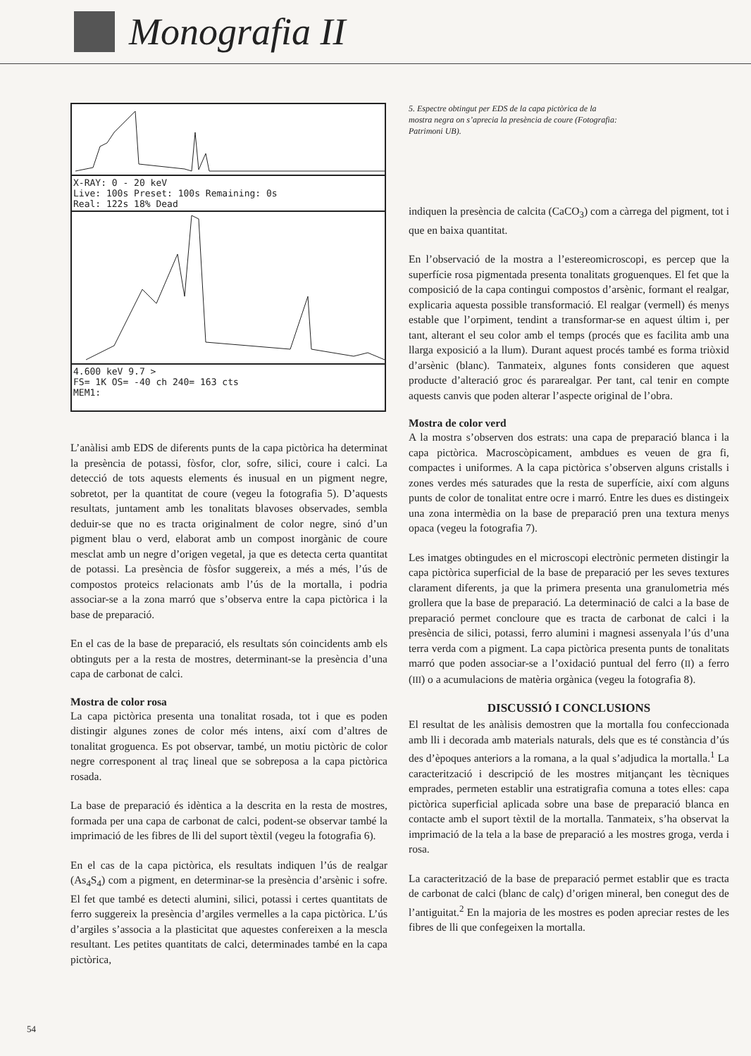Monografia II
X-RAY: 0 - 20 keV
Live: 100s Preset: 100s Remaining: 0s
Real: 122s 18% Dead
4.600 keV 9.7 >
FS= 1K OS= -40 ch 240= 163 cts
MEM1:
L’anàlisi amb EDS de diferents punts de la capa pictòrica ha determinat la presència de potassi, fòsfor, clor, sofre, silici, coure i calci. La detecció de tots aquests elements és inusual en un pigment negre, sobretot, per la quantitat de coure (vegeu la fotografia 5). D’aquests resultats, juntament amb les tonalitats blavoses observades, sembla deduir-se que no es tracta originalment de color negre, sinó d’un pigment blau o verd, elaborat amb un compost inorgànic de coure mesclat amb un negre d’origen vegetal, ja que es detecta certa quantitat de potassi. La presència de fòsfor suggereix, a més a més, l’ús de compostos proteics relacionats amb l’ús de la mortalla, i podria associar-se a la zona marró que s’observa entre la capa pictòrica i la base de preparació.
En el cas de la base de preparació, els resultats són coincidents amb els obtinguts per a la resta de mostres, determinant-se la presència d’una capa de carbonat de calci.
Mostra de color rosa
La capa pictòrica presenta una tonalitat rosada, tot i que es poden distingir algunes zones de color més intens, així com d’altres de tonalitat groguenca. Es pot observar, també, un motiu pictòric de color negre corresponent al traç lineal que se sobreposa a la capa pictòrica rosada.
La base de preparació és idèntica a la descrita en la resta de mostres, formada per una capa de carbonat de calci, podent-se observar també la imprimació de les fibres de lli del suport tèxtil (vegeu la fotografia 6).
En el cas de la capa pictòrica, els resultats indiquen l’ús de realgar (As<sub>4</sub>S<sub>4</sub>) com a pigment, en determinar-se la presència d’arsènic i sofre. El fet que també es detecti alumini, silici, potassi i certes quantitats de ferro suggereix la presència d’argiles vermelles a la capa pictòrica. L’ús d’argiles s’associa a la plasticitat que aquestes confereixen a la mescla resultant. Les petites quantitats de calci, determinades també en la capa pictòrica,
5. Espectre obtingut per EDS de la capa pictòrica de la mostra negra on s’aprecia la presència de coure (Fotografia: Patrimoni UB).
indiquen la presència de calcita (CaCO<sub>3</sub>) com a càrrega del pigment, tot i que en baixa quantitat.
En l’observació de la mostra a l’estereomicroscopi, es percep que la superfície rosa pigmentada presenta tonalitats groguenques. El fet que la composició de la capa contingui compostos d’arsènic, formant el realgar, explicaria aquesta possible transformació. El realgar (vermell) és menys estable que l’orpiment, tendint a transformar-se en aquest últim i, per tant, alterant el seu color amb el temps (procés que es facilita amb una llarga exposició a la llum). Durant aquest procés també es forma triòxid d’arsènic (blanc). Tanmateix, algunes fonts consideren que aquest producte d’alteració groc és pararealgar. Per tant, cal tenir en compte aquests canvis que poden alterar l’aspecte original de l’obra.
Mostra de color verd
A la mostra s’observen dos estrats: una capa de preparació blanca i la capa pictòrica. Macroscòpicament, ambdues es veuen de gra fi, compactes i uniformes. A la capa pictòrica s’observen alguns cristalls i zones verdes més saturades que la resta de superfície, així com alguns punts de color de tonalitat entre ocre i marró. Entre les dues es distingeix una zona intermèdia on la base de preparació pren una textura menys opaca (vegeu la fotografia 7).
Les imatges obtingudes en el microscopi electrònic permeten distingir la capa pictòrica superficial de la base de preparació per les seves textures clarament diferents, ja que la primera presenta una granulometria més grollera que la base de preparació. La determinació de calci a la base de preparació permet concloure que es tracta de carbonat de calci i la presència de silici, potassi, ferro alumini i magnesi assenyala l’ús d’una terra verda com a pigment. La capa pictòrica presenta punts de tonalitats marró que poden associar-se a l’oxidació puntual del ferro (II) a ferro (III) o a acumulacions de matèria orgànica (vegeu la fotografia 8).
DISCUSSIÓ I CONCLUSIONS
El resultat de les anàlisis demostren que la mortalla fou confeccionada amb lli i decorada amb materials naturals, dels que es té constància d’ús des d’èpoques anteriors a la romana, a la qual s’adjudica la mortalla.<sup>1</sup> La caracterització i descripció de les mostres mitjançant les tècniques emprades, permeten establir una estratigrafia comuna a totes elles: capa pictòrica superficial aplicada sobre una base de preparació blanca en contacte amb el suport tèxtil de la mortalla. Tanmateix, s’ha observat la imprimació de la tela a la base de preparació a les mostres groga, verda i rosa.
La caracterització de la base de preparació permet establir que es tracta de carbonat de calci (blanc de calç) d’origen mineral, ben conegut des de l’antiguitat.<sup>2</sup> En la majoria de les mostres es poden apreciar restes de les fibres de lli que confegeixen la mortalla.
54